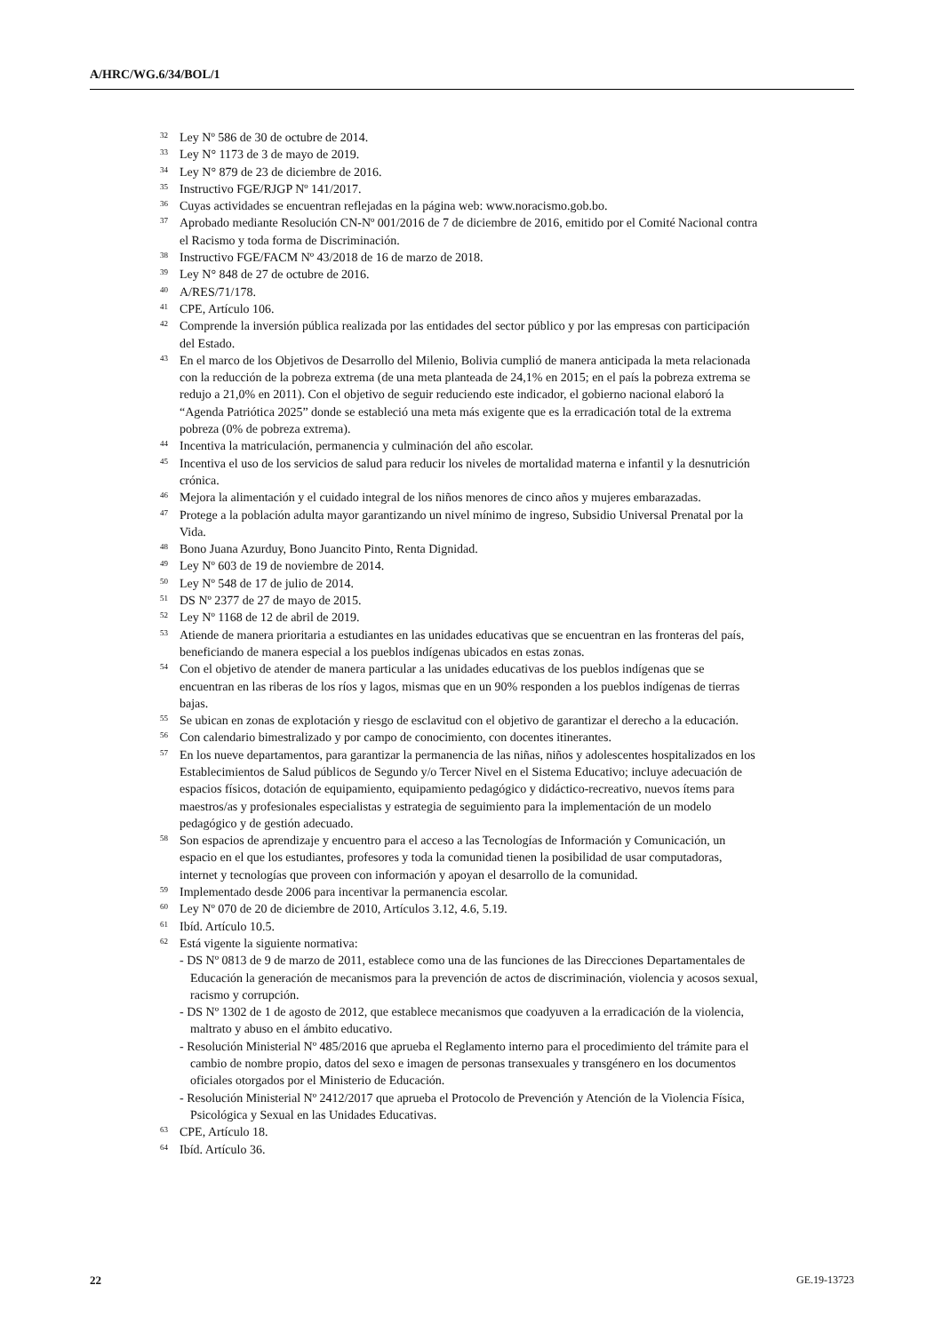A/HRC/WG.6/34/BOL/1
<sup>32</sup> Ley Nº 586 de 30 de octubre de 2014.
<sup>33</sup> Ley N° 1173 de 3 de mayo de 2019.
<sup>34</sup> Ley N° 879 de 23 de diciembre de 2016.
<sup>35</sup> Instructivo FGE/RJGP Nº 141/2017.
<sup>36</sup> Cuyas actividades se encuentran reflejadas en la página web: www.noracismo.gob.bo.
<sup>37</sup> Aprobado mediante Resolución CN-Nº 001/2016 de 7 de diciembre de 2016, emitido por el Comité Nacional contra el Racismo y toda forma de Discriminación.
<sup>38</sup> Instructivo FGE/FACM Nº 43/2018 de 16 de marzo de 2018.
<sup>39</sup> Ley N° 848 de 27 de octubre de 2016.
<sup>40</sup> A/RES/71/178.
<sup>41</sup>CPE, Artículo 106.
<sup>42</sup> Comprende la inversión pública realizada por las entidades del sector público y por las empresas con participación del Estado.
<sup>43</sup> En el marco de los Objetivos de Desarrollo del Milenio, Bolivia cumplió de manera anticipada la meta relacionada con la reducción de la pobreza extrema (de una meta planteada de 24,1% en 2015; en el país la pobreza extrema se redujo a 21,0% en 2011). Con el objetivo de seguir reduciendo este indicador, el gobierno nacional elaboró la “Agenda Patriótica 2025” donde se estableció una meta más exigente que es la erradicación total de la extrema pobreza (0% de pobreza extrema).
<sup>44</sup> Incentiva la matriculación, permanencia y culminación del año escolar.
<sup>45</sup> Incentiva el uso de los servicios de salud para reducir los niveles de mortalidad materna e infantil y la desnutrición crónica.
<sup>46</sup> Mejora la alimentación y el cuidado integral de los niños menores de cinco años y mujeres embarazadas.
<sup>47</sup> Protege a la población adulta mayor garantizando un nivel mínimo de ingreso, Subsidio Universal Prenatal por la Vida.
<sup>48</sup> Bono Juana Azurduy, Bono Juancito Pinto, Renta Dignidad.
<sup>49</sup> Ley Nº 603 de 19 de noviembre de 2014.
<sup>50</sup> Ley Nº 548 de 17 de julio de 2014.
<sup>51</sup> DS Nº 2377 de 27 de mayo de 2015.
<sup>52</sup> Ley Nº 1168 de 12 de abril de 2019.
<sup>53</sup> Atiende de manera prioritaria a estudiantes en las unidades educativas que se encuentran en las fronteras del país, beneficiando de manera especial a los pueblos indígenas ubicados en estas zonas.
<sup>54</sup> Con el objetivo de atender de manera particular a las unidades educativas de los pueblos indígenas que se encuentran en las riberas de los ríos y lagos, mismas que en un 90% responden a los pueblos indígenas de tierras bajas.
<sup>55</sup>Se ubican en zonas de explotación y riesgo de esclavitud con el objetivo de garantizar el derecho a la educación.
<sup>56</sup> Con calendario bimestralizado y por campo de conocimiento, con docentes itinerantes.
<sup>57</sup> En los nueve departamentos, para garantizar la permanencia de las niñas, niños y adolescentes hospitalizados en los Establecimientos de Salud públicos de Segundo y/o Tercer Nivel en el Sistema Educativo; incluye adecuación de espacios físicos, dotación de equipamiento, equipamiento pedagógico y didáctico-recreativo, nuevos ítems para maestros/as y profesionales especialistas y estrategia de seguimiento para la implementación de un modelo pedagógico y de gestión adecuado.
<sup>58</sup> Son espacios de aprendizaje y encuentro para el acceso a las Tecnologías de Información y Comunicación, un espacio en el que los estudiantes, profesores y toda la comunidad tienen la posibilidad de usar computadoras, internet y tecnologías que proveen con información y apoyan el desarrollo de la comunidad.
<sup>59</sup> Implementado desde 2006 para incentivar la permanencia escolar.
<sup>60</sup> Ley Nº 070 de 20 de diciembre de 2010, Artículos 3.12, 4.6, 5.19.
<sup>61</sup> Ibíd. Artículo 10.5.
<sup>62</sup> Está vigente la siguiente normativa:
- DS Nº 0813 de 9 de marzo de 2011, establece como una de las funciones de las Direcciones Departamentales de Educación la generación de mecanismos para la prevención de actos de discriminación, violencia y acosos sexual, racismo y corrupción.
- DS Nº 1302 de 1 de agosto de 2012, que establece mecanismos que coadyuven a la erradicación de la violencia, maltrato y abuso en el ámbito educativo.
- Resolución Ministerial Nº 485/2016 que aprueba el Reglamento interno para el procedimiento del trámite para el cambio de nombre propio, datos del sexo e imagen de personas transexuales y transgénero en los documentos oficiales otorgados por el Ministerio de Educación.
- Resolución Ministerial Nº 2412/2017 que aprueba el Protocolo de Prevención y Atención de la Violencia Física, Psicológica y Sexual en las Unidades Educativas.
<sup>63</sup>CPE, Artículo 18.
<sup>64</sup> Ibíd. Artículo 36.
22 GE.19-13723